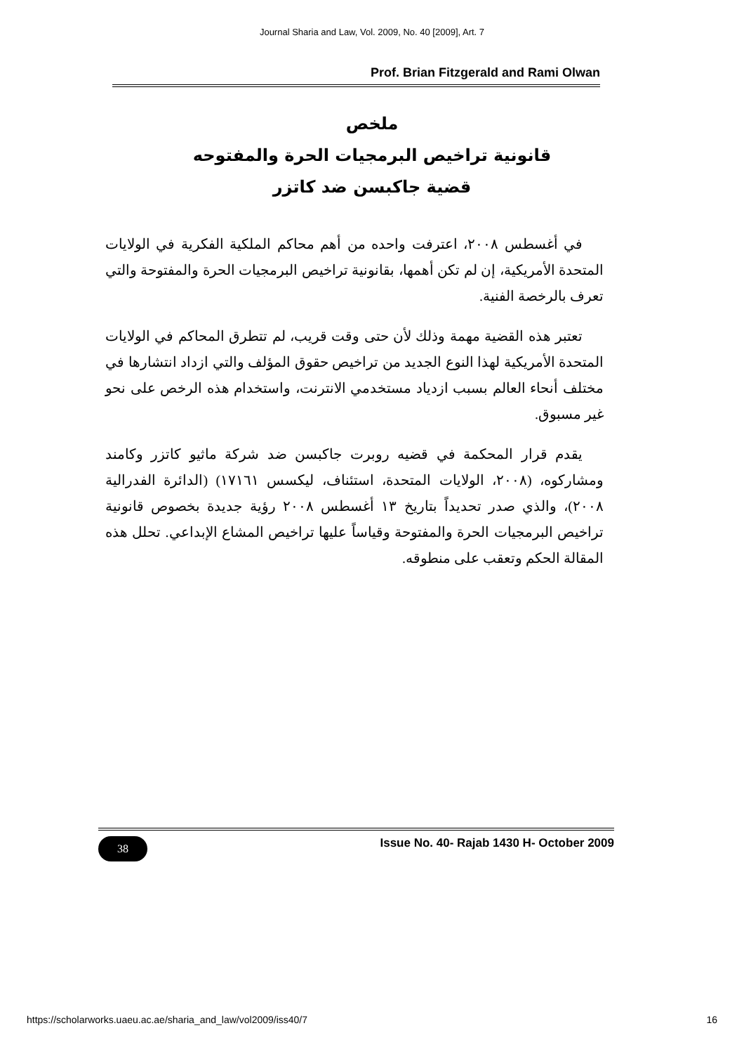Journal Sharia and Law, Vol. 2009, No. 40 [2009], Art. 7
Prof. Brian Fitzgerald and Rami Olwan
ملخص
قانونية تراخيص البرمجيات الحرة والمفتوحه
قضية جاكبسن ضد كاتزر
في أغسطس ٢٠٠٨، اعترفت واحده من أهم محاكم الملكية الفكرية في الولايات المتحدة الأمريكية، إن لم تكن أهمها، بقانونية تراخيص البرمجيات الحرة والمفتوحة والتي تعرف بالرخصة الفنية.
تعتبر هذه القضية مهمة وذلك لأن حتى وقت قريب، لم تتطرق المحاكم في الولايات المتحدة الأمريكية لهذا النوع الجديد من تراخيص حقوق المؤلف والتي ازداد انتشارها في مختلف أنحاء العالم بسبب ازدياد مستخدمي الانترنت، واستخدام هذه الرخص على نحو غير مسبوق.
يقدم قرار المحكمة في قضيه روبرت جاكبسن ضد شركة ماثيو كاتزر وكامند ومشاركوه، (٢٠٠٨، الولايات المتحدة، استئناف، ليكسس ١٧١٦١) (الدائرة الفدرالية ٢٠٠٨)، والذي صدر تحديداً بتاريخ ١٣ أغسطس ٢٠٠٨ رؤية جديدة بخصوص قانونية تراخيص البرمجيات الحرة والمفتوحة وقياساً عليها تراخيص المشاع الإبداعي. تحلل هذه المقالة الحكم وتعقب على منطوقه.
38
Issue No. 40- Rajab 1430 H- October 2009
https://scholarworks.uaeu.ac.ae/sharia_and_law/vol2009/iss40/7 16